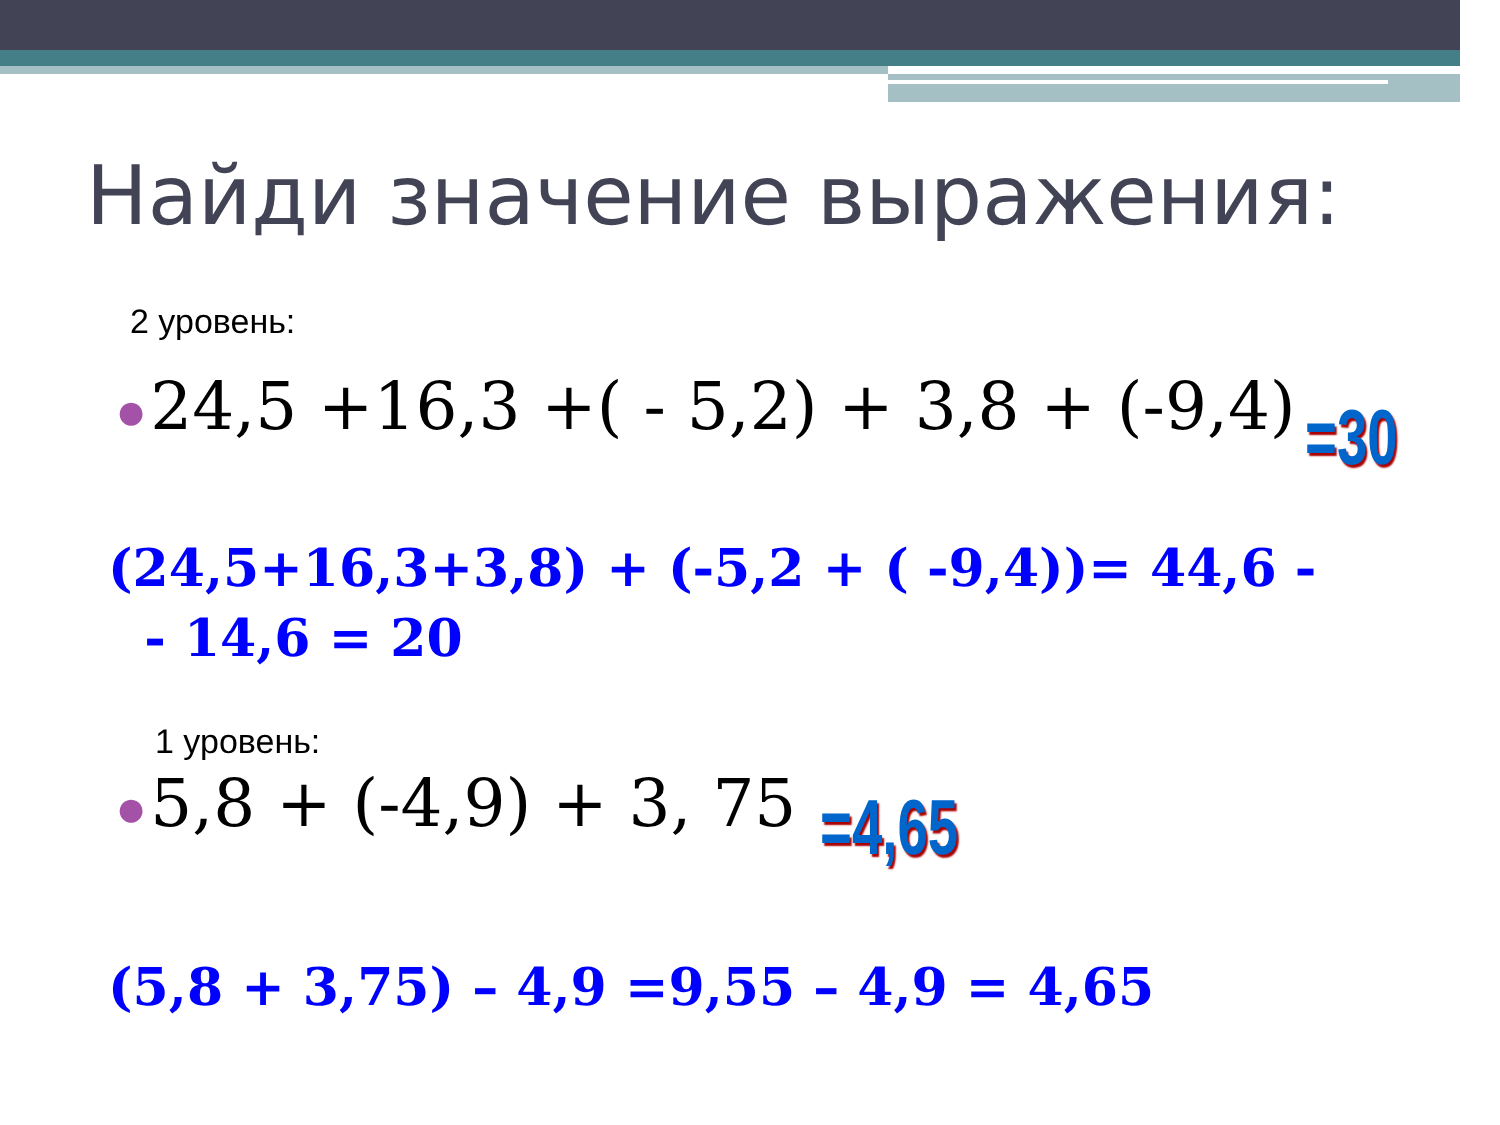Найди значение выражения:
2 уровень:
● 24,5 +16,3 +( - 5,2) + 3,8 + (-9,4)
=30
(24,5+16,3+3,8) + (-5,2 + ( -9,4))= 44,6 -
- 14,6 = 20
1 уровень:
● 5,8 + (-4,9) + 3, 75 =4,65
(5,8 + 3,75) – 4,9 =9,55 – 4,9 = 4,65